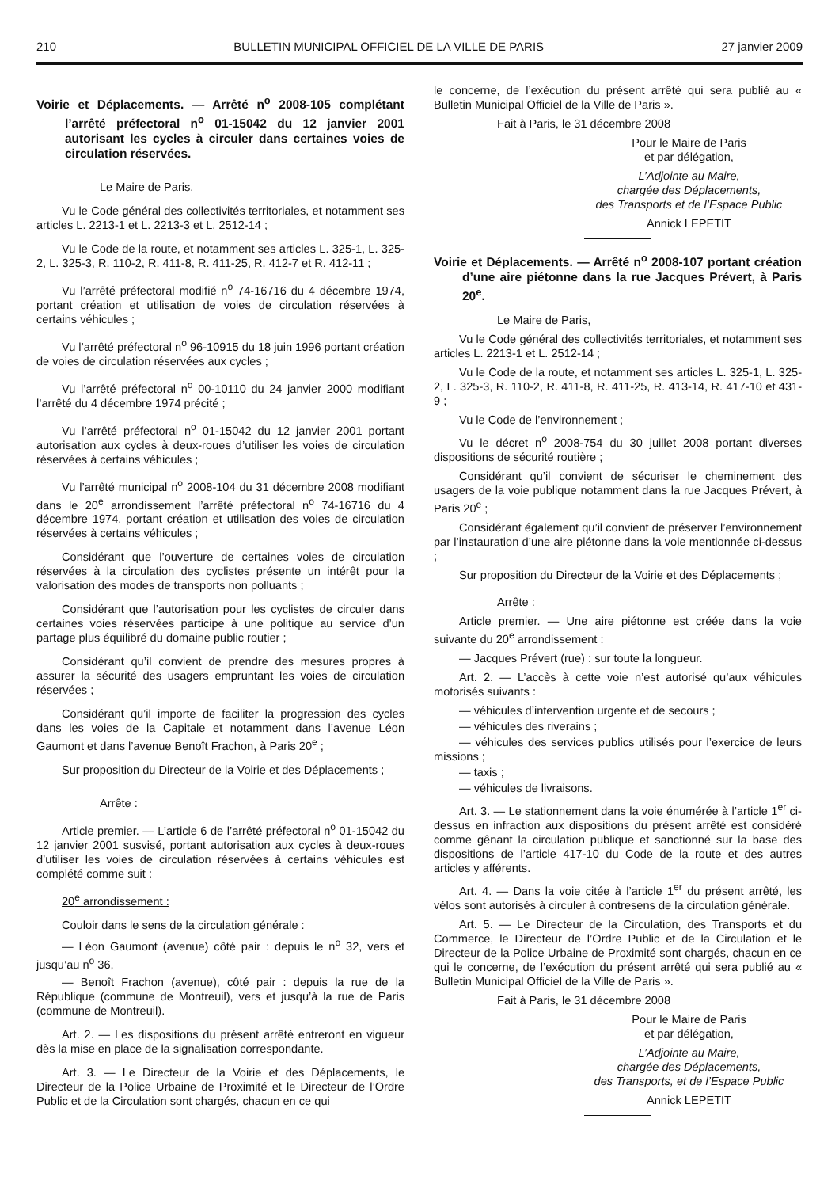210 BULLETIN MUNICIPAL OFFICIEL DE LA VILLE DE PARIS 27 janvier 2009
Voirie et Déplacements. — Arrêté n<sup>o</sup> 2008-105 complétant l’arrêté préfectoral n<sup>o</sup> 01-15042 du 12 janvier 2001 autorisant les cycles à circuler dans certaines voies de circulation réservées.
Le Maire de Paris,
Vu le Code général des collectivités territoriales, et notamment ses articles L. 2213-1 et L. 2213-3 et L. 2512-14 ;
Vu le Code de la route, et notamment ses articles L. 325-1, L. 325-2, L. 325-3, R. 110-2, R. 411-8, R. 411-25, R. 412-7 et R. 412-11 ;
Vu l’arrêté préfectoral modifié n<sup>o</sup> 74-16716 du 4 décembre 1974, portant création et utilisation de voies de circulation réservées à certains véhicules ;
Vu l’arrêté préfectoral n<sup>o</sup> 96-10915 du 18 juin 1996 portant création de voies de circulation réservées aux cycles ;
Vu l’arrêté préfectoral n<sup>o</sup> 00-10110 du 24 janvier 2000 modifiant l’arrêté du 4 décembre 1974 précité ;
Vu l’arrêté préfectoral n<sup>o</sup> 01-15042 du 12 janvier 2001 portant autorisation aux cycles à deux-roues d’utiliser les voies de circulation réservées à certains véhicules ;
Vu l’arrêté municipal n<sup>o</sup> 2008-104 du 31 décembre 2008 modifiant dans le 20<sup>e</sup> arrondissement l’arrêté préfectoral n<sup>o</sup> 74-16716 du 4 décembre 1974, portant création et utilisation des voies de circulation réservées à certains véhicules ;
Considérant que l’ouverture de certaines voies de circulation réservées à la circulation des cyclistes présente un intérêt pour la valorisation des modes de transports non polluants ;
Considérant que l’autorisation pour les cyclistes de circuler dans certaines voies réservées participe à une politique au service d’un partage plus équilibré du domaine public routier ;
Considérant qu’il convient de prendre des mesures propres à assurer la sécurité des usagers empruntant les voies de circulation réservées ;
Considérant qu’il importe de faciliter la progression des cycles dans les voies de la Capitale et notamment dans l’avenue Léon Gaumont et dans l’avenue Benoît Frachon, à Paris 20<sup>e</sup> ;
Sur proposition du Directeur de la Voirie et des Déplacements ;
Arrête :
Article premier. — L’article 6 de l’arrêté préfectoral n<sup>o</sup> 01-15042 du 12 janvier 2001 susvisé, portant autorisation aux cycles à deux-roues d’utiliser les voies de circulation réservées à certains véhicules est complété comme suit :
20<sup>e</sup> arrondissement :
Couloir dans le sens de la circulation générale :
— Léon Gaumont (avenue) côté pair : depuis le n<sup>o</sup> 32, vers et jusqu’au n<sup>o</sup> 36,
— Benoît Frachon (avenue), côté pair : depuis la rue de la République (commune de Montreuil), vers et jusqu’à la rue de Paris (commune de Montreuil).
Art. 2. — Les dispositions du présent arrêté entreront en vigueur dès la mise en place de la signalisation correspondante.
Art. 3. — Le Directeur de la Voirie et des Déplacements, le Directeur de la Police Urbaine de Proximité et le Directeur de l’Ordre Public et de la Circulation sont chargés, chacun en ce qui
le concerne, de l’exécution du présent arrêté qui sera publié au « Bulletin Municipal Officiel de la Ville de Paris ».
Fait à Paris, le 31 décembre 2008
Pour le Maire de Paris
et par délégation,
L’Adjointe au Maire,
chargée des Déplacements,
des Transports et de l’Espace Public
Annick LEPETIT
Voirie et Déplacements. — Arrêté n<sup>o</sup> 2008-107 portant création d’une aire piétonne dans la rue Jacques Prévert, à Paris 20<sup>e</sup>.
Le Maire de Paris,
Vu le Code général des collectivités territoriales, et notamment ses articles L. 2213-1 et L. 2512-14 ;
Vu le Code de la route, et notamment ses articles L. 325-1, L. 325-2, L. 325-3, R. 110-2, R. 411-8, R. 411-25, R. 413-14, R. 417-10 et 431-9 ;
Vu le Code de l’environnement ;
Vu le décret n<sup>o</sup> 2008-754 du 30 juillet 2008 portant diverses dispositions de sécurité routière ;
Considérant qu’il convient de sécuriser le cheminement des usagers de la voie publique notamment dans la rue Jacques Prévert, à Paris 20<sup>e</sup> ;
Considérant également qu’il convient de préserver l’environnement par l’instauration d’une aire piétonne dans la voie mentionnée ci-dessus ;
Sur proposition du Directeur de la Voirie et des Déplacements ;
Arrête :
Article premier. — Une aire piétonne est créée dans la voie suivante du 20<sup>e</sup> arrondissement :
— Jacques Prévert (rue) : sur toute la longueur.
Art. 2. — L’accès à cette voie n’est autorisé qu’aux véhicules motorisés suivants :
— véhicules d’intervention urgente et de secours ;
— véhicules des riverains ;
— véhicules des services publics utilisés pour l’exercice de leurs missions ;
— taxis ;
— véhicules de livraisons.
Art. 3. — Le stationnement dans la voie énumérée à l’article 1<sup>er</sup> ci-dessus en infraction aux dispositions du présent arrêté est considéré comme gênant la circulation publique et sanctionné sur la base des dispositions de l’article 417-10 du Code de la route et des autres articles y afférents.
Art. 4. — Dans la voie citée à l’article 1<sup>er</sup> du présent arrêté, les vélos sont autorisés à circuler à contresens de la circulation générale.
Art. 5. — Le Directeur de la Circulation, des Transports et du Commerce, le Directeur de l’Ordre Public et de la Circulation et le Directeur de la Police Urbaine de Proximité sont chargés, chacun en ce qui le concerne, de l’exécution du présent arrêté qui sera publié au « Bulletin Municipal Officiel de la Ville de Paris ».
Fait à Paris, le 31 décembre 2008
Pour le Maire de Paris
et par délégation,
L’Adjointe au Maire,
chargée des Déplacements,
des Transports, et de l’Espace Public
Annick LEPETIT